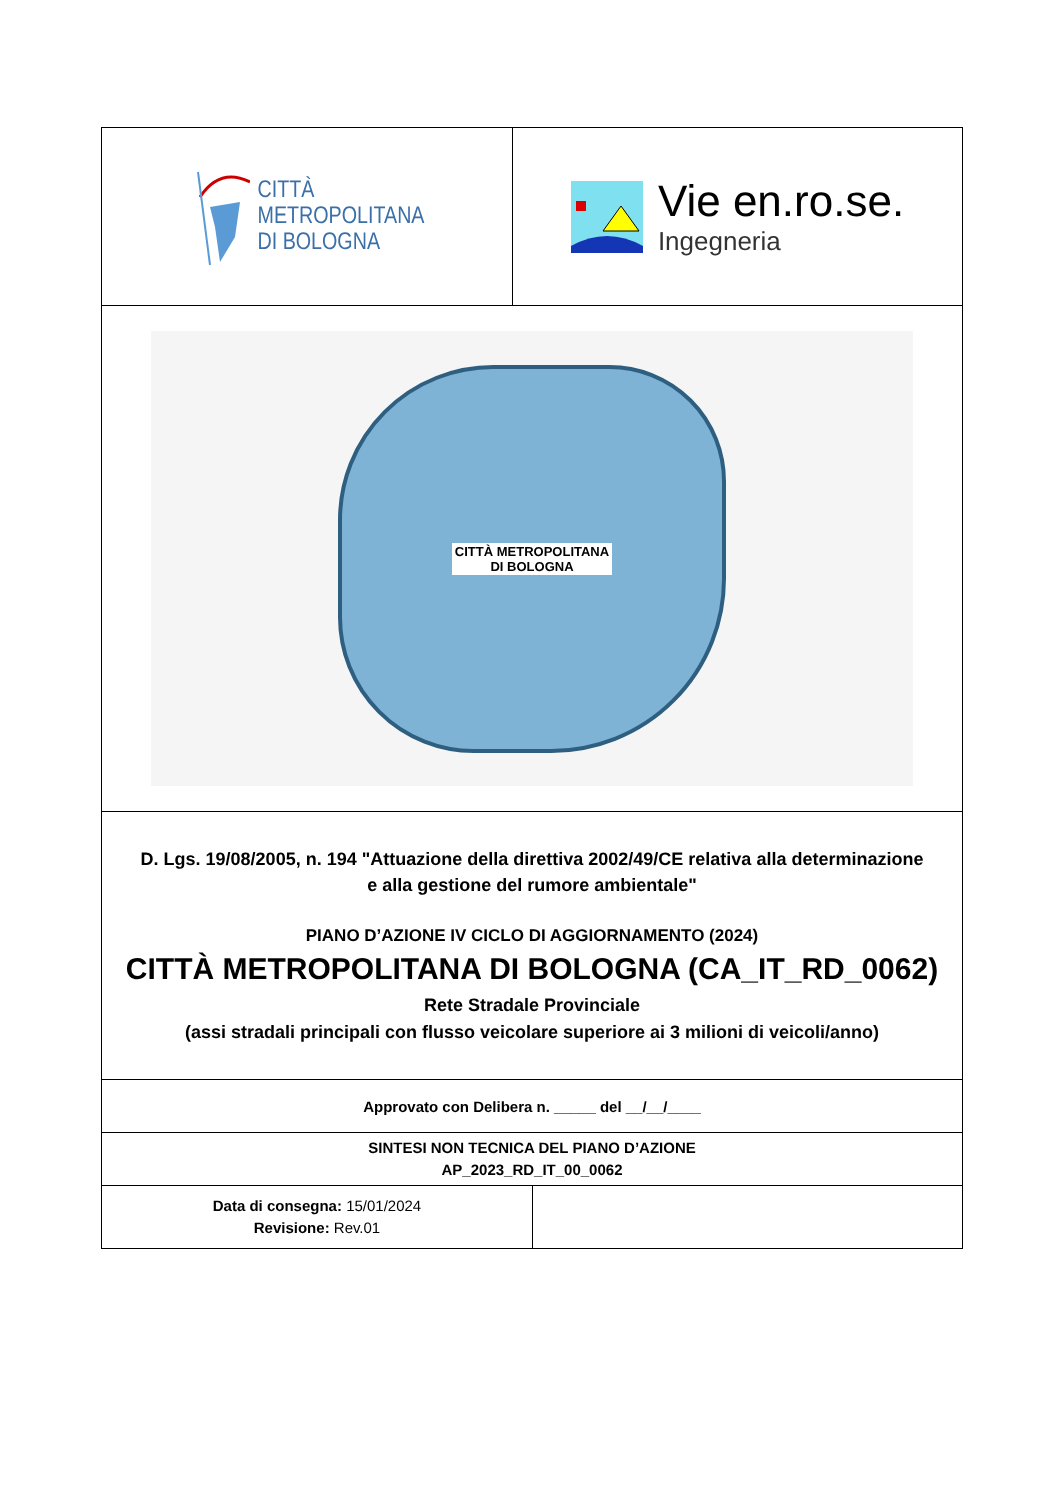| CITTÀ METROPOLITANA DI BOLOGNA | Vie en.ro.se. Ingegneria |
| CITTÀ METROPOLITANA DI BOLOGNA | |
| D. Lgs. 19/08/2005, n. 194 "Attuazione della direttiva 2002/49/CE relativa alla determinazione e alla gestione del rumore ambientale" PIANO D’AZIONE IV CICLO DI AGGIORNAMENTO (2024) CITTÀ METROPOLITANA DI BOLOGNA (CA_IT_RD_0062) Rete Stradale Provinciale (assi stradali principali con flusso veicolare superiore ai 3 milioni di veicoli/anno) | |
| Approvato con Delibera n. _____ del __/__/____ | |
| SINTESI NON TECNICA DEL PIANO D’AZIONE AP_2023_RD_IT_00_0062 | |
| Data di consegna: 15/01/2024 Revisione: Rev.01 | |